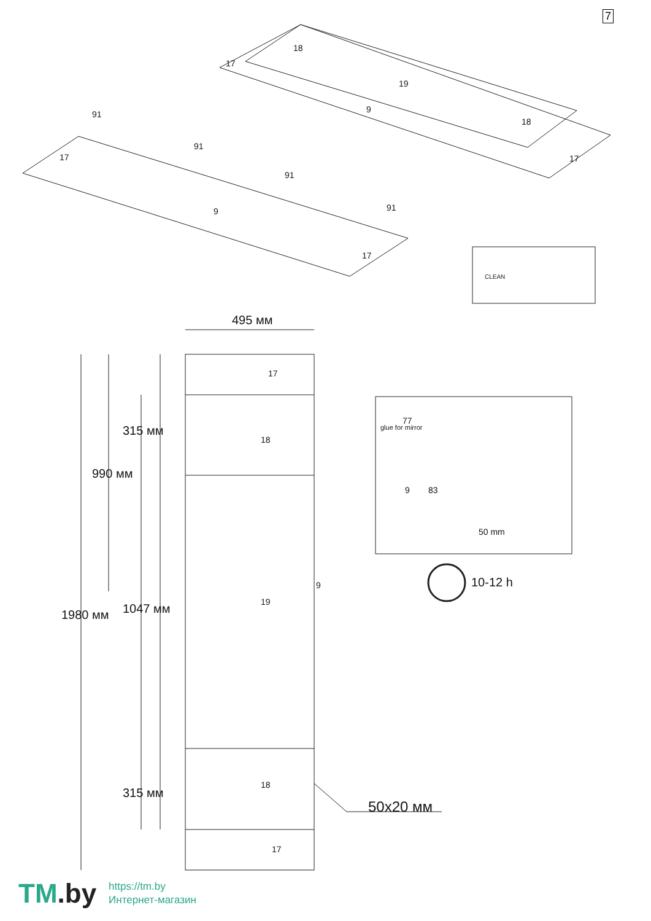7
18
17
19
9
18
17
91
91
91
91
17
9
17
CLEAN
495 мм
17
18
19
9
18
17
315 мм
990 мм
1047 мм
1980 мм
315 мм
50x20 мм
glue for mirror
77
9 83
50 mm
10-12 h
TM.by
https://tm.by
Интернет-магазин